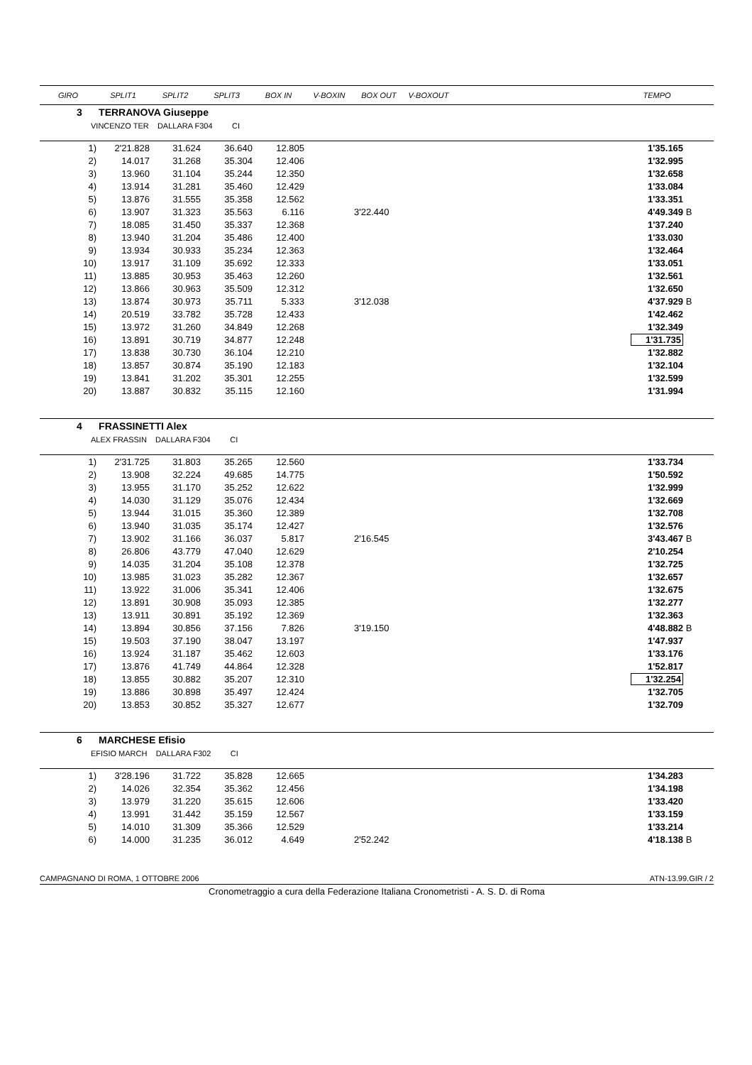| GIRO | SPLIT1 | SPLIT2 | SPLIT3 | BOX IN | V-BOXIN | BOX OUT | V-BOXOUT | | TEMPO | |
| --- | --- | --- | --- | --- | --- | --- | --- | --- | --- | --- |
| 3 TERRANOVA Giuseppe | | | | | | | | | | |
| VINCENZO TER DALLARA F304 CI | | | | | | | | | | |
| 1) | 2'21.828 | 31.624 | 36.640 | 12.805 | | | | | 1'35.165 | |
| 2) | 14.017 | 31.268 | 35.304 | 12.406 | | | | | 1'32.995 | |
| 3) | 13.960 | 31.104 | 35.244 | 12.350 | | | | | 1'32.658 | |
| 4) | 13.914 | 31.281 | 35.460 | 12.429 | | | | | 1'33.084 | |
| 5) | 13.876 | 31.555 | 35.358 | 12.562 | | | | | 1'33.351 | |
| 6) | 13.907 | 31.323 | 35.563 | 6.116 | | 3'22.440 | | | 4'49.349 | B |
| 7) | 18.085 | 31.450 | 35.337 | 12.368 | | | | | 1'37.240 | |
| 8) | 13.940 | 31.204 | 35.486 | 12.400 | | | | | 1'33.030 | |
| 9) | 13.934 | 30.933 | 35.234 | 12.363 | | | | | 1'32.464 | |
| 10) | 13.917 | 31.109 | 35.692 | 12.333 | | | | | 1'33.051 | |
| 11) | 13.885 | 30.953 | 35.463 | 12.260 | | | | | 1'32.561 | |
| 12) | 13.866 | 30.963 | 35.509 | 12.312 | | | | | 1'32.650 | |
| 13) | 13.874 | 30.973 | 35.711 | 5.333 | | 3'12.038 | | | 4'37.929 | B |
| 14) | 20.519 | 33.782 | 35.728 | 12.433 | | | | | 1'42.462 | |
| 15) | 13.972 | 31.260 | 34.849 | 12.268 | | | | | 1'32.349 | |
| 16) | 13.891 | 30.719 | 34.877 | 12.248 | | | | | 1'31.735 | |
| 17) | 13.838 | 30.730 | 36.104 | 12.210 | | | | | 1'32.882 | |
| 18) | 13.857 | 30.874 | 35.190 | 12.183 | | | | | 1'32.104 | |
| 19) | 13.841 | 31.202 | 35.301 | 12.255 | | | | | 1'32.599 | |
| 20) | 13.887 | 30.832 | 35.115 | 12.160 | | | | | 1'31.994 | |
| 4 FRASSINETTI Alex | | | | | | | | | | |
| ALEX FRASSIN DALLARA F304 CI | | | | | | | | | | |
| 1) | 2'31.725 | 31.803 | 35.265 | 12.560 | | | | | 1'33.734 | |
| 2) | 13.908 | 32.224 | 49.685 | 14.775 | | | | | 1'50.592 | |
| 3) | 13.955 | 31.170 | 35.252 | 12.622 | | | | | 1'32.999 | |
| 4) | 14.030 | 31.129 | 35.076 | 12.434 | | | | | 1'32.669 | |
| 5) | 13.944 | 31.015 | 35.360 | 12.389 | | | | | 1'32.708 | |
| 6) | 13.940 | 31.035 | 35.174 | 12.427 | | | | | 1'32.576 | |
| 7) | 13.902 | 31.166 | 36.037 | 5.817 | | 2'16.545 | | | 3'43.467 | B |
| 8) | 26.806 | 43.779 | 47.040 | 12.629 | | | | | 2'10.254 | |
| 9) | 14.035 | 31.204 | 35.108 | 12.378 | | | | | 1'32.725 | |
| 10) | 13.985 | 31.023 | 35.282 | 12.367 | | | | | 1'32.657 | |
| 11) | 13.922 | 31.006 | 35.341 | 12.406 | | | | | 1'32.675 | |
| 12) | 13.891 | 30.908 | 35.093 | 12.385 | | | | | 1'32.277 | |
| 13) | 13.911 | 30.891 | 35.192 | 12.369 | | | | | 1'32.363 | |
| 14) | 13.894 | 30.856 | 37.156 | 7.826 | | 3'19.150 | | | 4'48.882 | B |
| 15) | 19.503 | 37.190 | 38.047 | 13.197 | | | | | 1'47.937 | |
| 16) | 13.924 | 31.187 | 35.462 | 12.603 | | | | | 1'33.176 | |
| 17) | 13.876 | 41.749 | 44.864 | 12.328 | | | | | 1'52.817 | |
| 18) | 13.855 | 30.882 | 35.207 | 12.310 | | | | | 1'32.254 | |
| 19) | 13.886 | 30.898 | 35.497 | 12.424 | | | | | 1'32.705 | |
| 20) | 13.853 | 30.852 | 35.327 | 12.677 | | | | | 1'32.709 | |
| 6 MARCHESE Efisio | | | | | | | | | | |
| EFISIO MARCH DALLARA F302 CI | | | | | | | | | | |
| 1) | 3'28.196 | 31.722 | 35.828 | 12.665 | | | | | 1'34.283 | |
| 2) | 14.026 | 32.354 | 35.362 | 12.456 | | | | | 1'34.198 | |
| 3) | 13.979 | 31.220 | 35.615 | 12.606 | | | | | 1'33.420 | |
| 4) | 13.991 | 31.442 | 35.159 | 12.567 | | | | | 1'33.159 | |
| 5) | 14.010 | 31.309 | 35.366 | 12.529 | | | | | 1'33.214 | |
| 6) | 14.000 | 31.235 | 36.012 | 4.649 | | 2'52.242 | | | 4'18.138 | B |
CAMPAGNANO DI ROMA, 1 OTTOBRE 2006 ATN-13.99.GIR / 2
Cronometraggio a cura della Federazione Italiana Cronometristi - A. S. D. di Roma